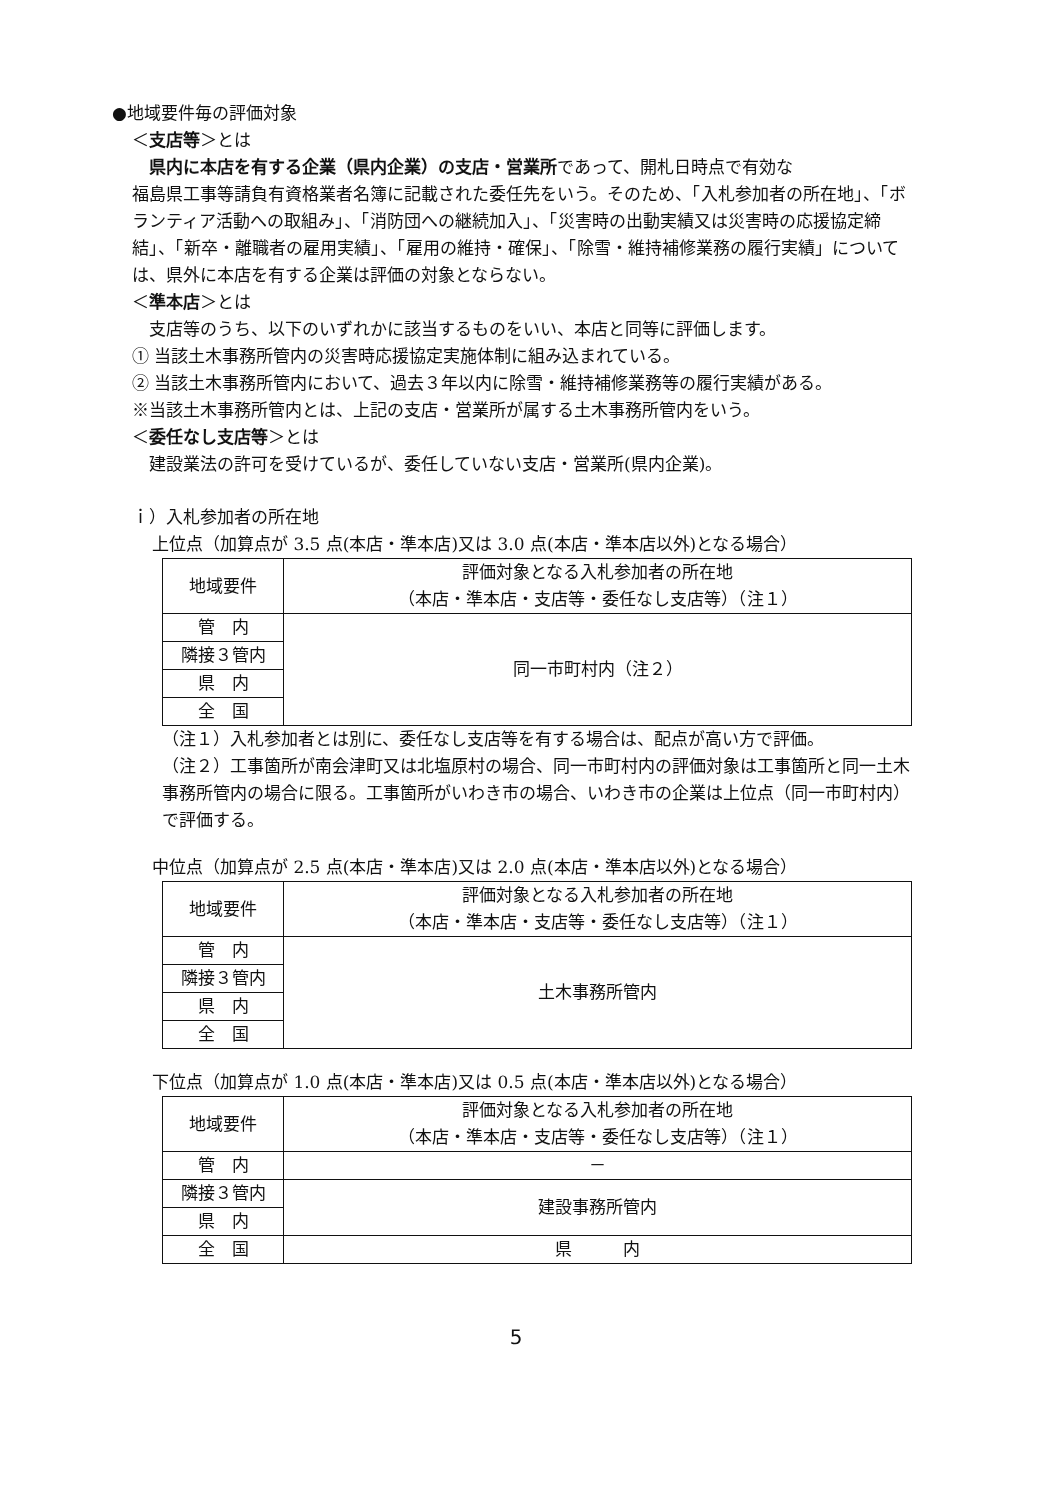●地域要件毎の評価対象
＜支店等＞とは
　県内に本店を有する企業（県内企業）の支店・営業所であって、開札日時点で有効な
福島県工事等請負有資格業者名簿に記載された委任先をいう。そのため、「入札参加者の所在地」、「ボランティア活動への取組み」、「消防団への継続加入」、「災害時の出動実績又は災害時の応援協定締結」、「新卒・離職者の雇用実績」、「雇用の維持・確保」、「除雪・維持補修業務の履行実績」については、県外に本店を有する企業は評価の対象とならない。
＜準本店＞とは
　支店等のうち、以下のいずれかに該当するものをいい、本店と同等に評価します。
① 当該土木事務所管内の災害時応援協定実施体制に組み込まれている。
② 当該土木事務所管内において、過去３年以内に除雪・維持補修業務等の履行実績がある。
※当該土木事務所管内とは、上記の支店・営業所が属する土木事務所管内をいう。
＜委任なし支店等＞とは
　建設業法の許可を受けているが、委任していない支店・営業所(県内企業)。
ｉ）入札参加者の所在地
上位点（加算点が 3.5 点(本店・準本店)又は 3.0 点(本店・準本店以外)となる場合）
| 地域要件 | 評価対象となる入札参加者の所在地 （本店・準本店・支店等・委任なし支店等）（注１） |
| --- | --- |
| 管 内 | 同一市町村内（注２） |
| 隣接３管内 | |
| 県 内 | |
| 全 国 | |
（注１）入札参加者とは別に、委任なし支店等を有する場合は、配点が高い方で評価。
（注２）工事箇所が南会津町又は北塩原村の場合、同一市町村内の評価対象は工事箇所と同一土木事務所管内の場合に限る。工事箇所がいわき市の場合、いわき市の企業は上位点（同一市町村内）で評価する。
中位点（加算点が 2.5 点(本店・準本店)又は 2.0 点(本店・準本店以外)となる場合）
| 地域要件 | 評価対象となる入札参加者の所在地 （本店・準本店・支店等・委任なし支店等）（注１） |
| --- | --- |
| 管 内 | 土木事務所管内 |
| 隣接３管内 | |
| 県 内 | |
| 全 国 | |
下位点（加算点が 1.0 点(本店・準本店)又は 0.5 点(本店・準本店以外)となる場合）
| 地域要件 | 評価対象となる入札参加者の所在地 （本店・準本店・支店等・委任なし支店等）（注１） |
| --- | --- |
| 管 内 | － |
| 隣接３管内 | 建設事務所管内 |
| 県 内 | |
| 全 国 | 県 内 |
5